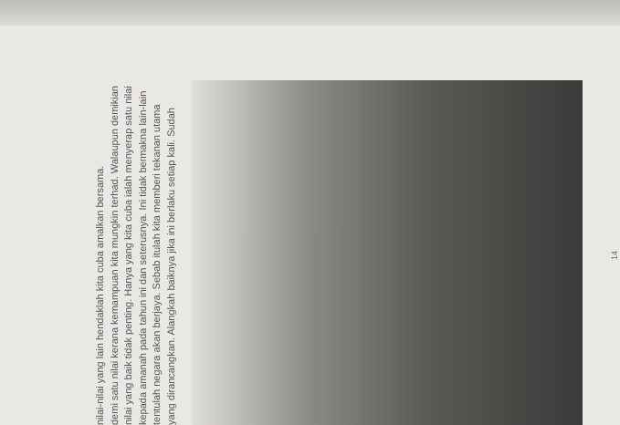yang dirancangkan. Alangkah baiknya jika ini berlaku setiap kali. Sudah tentulah negara akan berjaya. Sebab itulah kita memberi tekanan utama kepada amanah pada tahun ini dan seterusnya. Ini tidak bermakna lain-lain nilai yang baik tidak penting. Hanya yang kita cuba ialah menyerap satu nilai demi satu nilai kerana kemampuan kita mungkin terhad. Walaupun demikian nilai-nilai yang lain hendaklah kita cuba amalkan bersama.
14